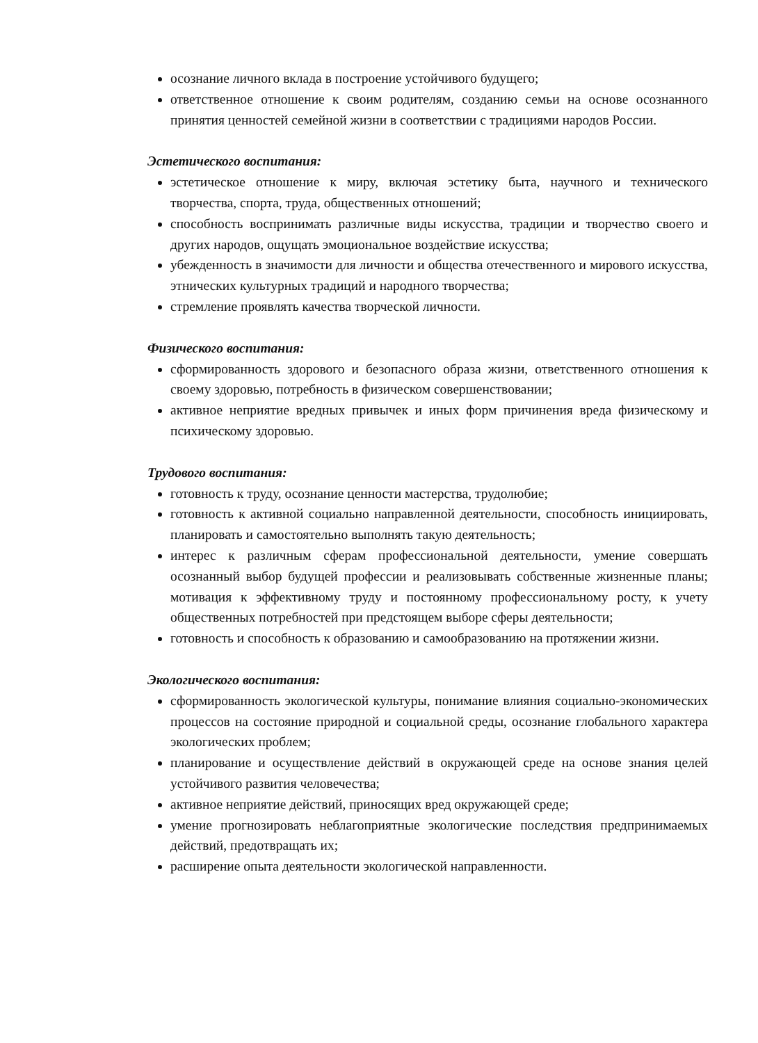осознание личного вклада в построение устойчивого будущего;
ответственное отношение к своим родителям, созданию семьи на основе осознанного принятия ценностей семейной жизни в соответствии с традициями народов России.
Эстетического воспитания:
эстетическое отношение к миру, включая эстетику быта, научного и технического творчества, спорта, труда, общественных отношений;
способность воспринимать различные виды искусства, традиции и творчество своего и других народов, ощущать эмоциональное воздействие искусства;
убежденность в значимости для личности и общества отечественного и мирового искусства, этнических культурных традиций и народного творчества;
стремление проявлять качества творческой личности.
Физического воспитания:
сформированность здорового и безопасного образа жизни, ответственного отношения к своему здоровью, потребность в физическом совершенствовании;
активное неприятие вредных привычек и иных форм причинения вреда физическому и психическому здоровью.
Трудового воспитания:
готовность к труду, осознание ценности мастерства, трудолюбие;
готовность к активной социально направленной деятельности, способность инициировать, планировать и самостоятельно выполнять такую деятельность;
интерес к различным сферам профессиональной деятельности, умение совершать осознанный выбор будущей профессии и реализовывать собственные жизненные планы; мотивация к эффективному труду и постоянному профессиональному росту, к учету общественных потребностей при предстоящем выборе сферы деятельности;
готовность и способность к образованию и самообразованию на протяжении жизни.
Экологического воспитания:
сформированность экологической культуры, понимание влияния социально-экономических процессов на состояние природной и социальной среды, осознание глобального характера экологических проблем;
планирование и осуществление действий в окружающей среде на основе знания целей устойчивого развития человечества;
активное неприятие действий, приносящих вред окружающей среде;
умение прогнозировать неблагоприятные экологические последствия предпринимаемых действий, предотвращать их;
расширение опыта деятельности экологической направленности.